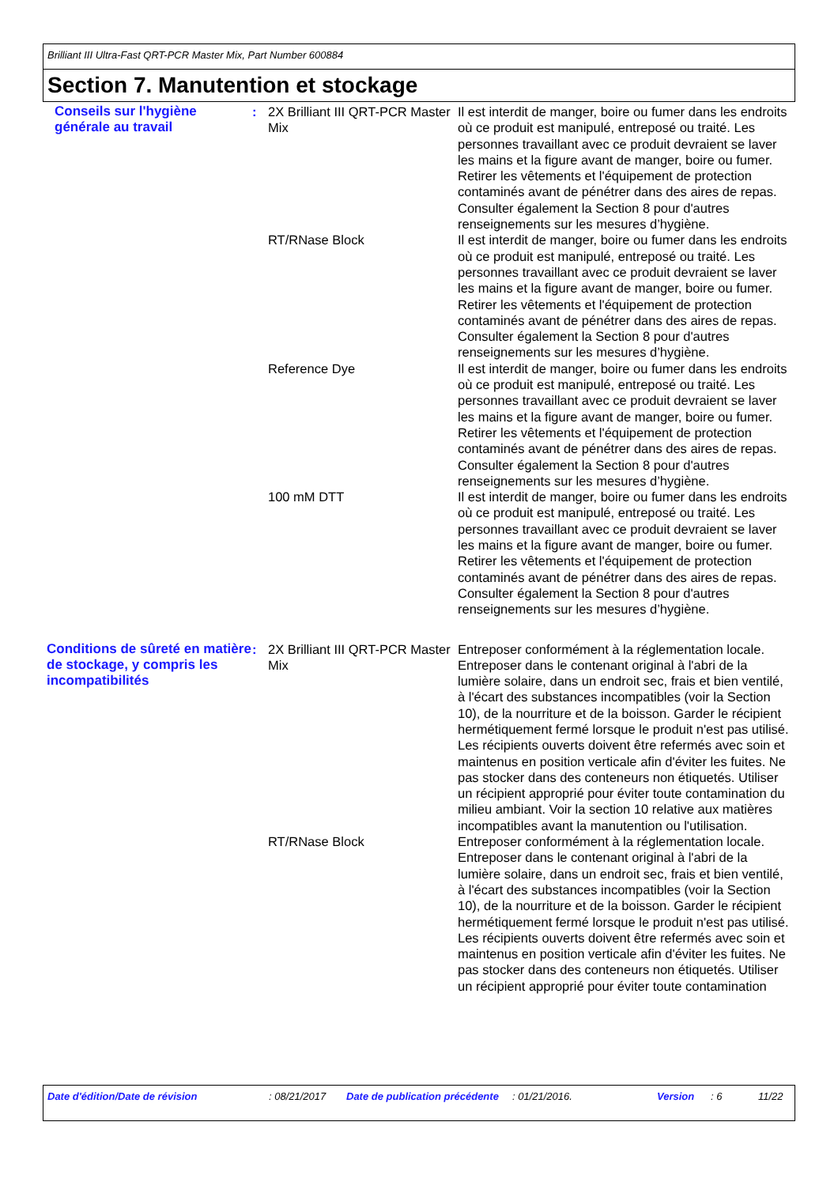Brilliant III Ultra-Fast QRT-PCR Master Mix, Part Number 600884
Section 7. Manutention et stockage
Conseils sur l'hygiène générale au travail
: 2X Brilliant III QRT-PCR Master Mix
Il est interdit de manger, boire ou fumer dans les endroits où ce produit est manipulé, entreposé ou traité. Les personnes travaillant avec ce produit devraient se laver les mains et la figure avant de manger, boire ou fumer. Retirer les vêtements et l'équipement de protection contaminés avant de pénétrer dans des aires de repas. Consulter également la Section 8 pour d'autres renseignements sur les mesures d’hygiène.
RT/RNase Block Il est interdit de manger, boire ou fumer dans les endroits où ce produit est manipulé, entreposé ou traité. Les personnes travaillant avec ce produit devraient se laver les mains et la figure avant de manger, boire ou fumer. Retirer les vêtements et l'équipement de protection contaminés avant de pénétrer dans des aires de repas. Consulter également la Section 8 pour d'autres renseignements sur les mesures d’hygiène.
Reference Dye Il est interdit de manger, boire ou fumer dans les endroits où ce produit est manipulé, entreposé ou traité. Les personnes travaillant avec ce produit devraient se laver les mains et la figure avant de manger, boire ou fumer. Retirer les vêtements et l'équipement de protection contaminés avant de pénétrer dans des aires de repas. Consulter également la Section 8 pour d'autres renseignements sur les mesures d’hygiène.
100 mM DTT Il est interdit de manger, boire ou fumer dans les endroits où ce produit est manipulé, entreposé ou traité. Les personnes travaillant avec ce produit devraient se laver les mains et la figure avant de manger, boire ou fumer. Retirer les vêtements et l'équipement de protection contaminés avant de pénétrer dans des aires de repas. Consulter également la Section 8 pour d'autres renseignements sur les mesures d’hygiène.
Conditions de sûreté en matière de stockage, y compris les incompatibilités
: 2X Brilliant III QRT-PCR Master Mix
Entreposer conformément à la réglementation locale. Entreposer dans le contenant original à l'abri de la lumière solaire, dans un endroit sec, frais et bien ventilé, à l'écart des substances incompatibles (voir la Section 10), de la nourriture et de la boisson. Garder le récipient hermétiquement fermé lorsque le produit n'est pas utilisé. Les récipients ouverts doivent être refermés avec soin et maintenus en position verticale afin d'éviter les fuites. Ne pas stocker dans des conteneurs non étiquetés. Utiliser un récipient approprié pour éviter toute contamination du milieu ambiant. Voir la section 10 relative aux matières incompatibles avant la manutention ou l'utilisation.
RT/RNase Block Entreposer conformément à la réglementation locale. Entreposer dans le contenant original à l'abri de la lumière solaire, dans un endroit sec, frais et bien ventilé, à l'écart des substances incompatibles (voir la Section 10), de la nourriture et de la boisson. Garder le récipient hermétiquement fermé lorsque le produit n'est pas utilisé. Les récipients ouverts doivent être refermés avec soin et maintenus en position verticale afin d'éviter les fuites. Ne pas stocker dans des conteneurs non étiquetés. Utiliser un récipient approprié pour éviter toute contamination
Date d'édition/Date de révision : 08/21/2017 Date de publication précédente
: 01/21/2016. Version : 6 11/22